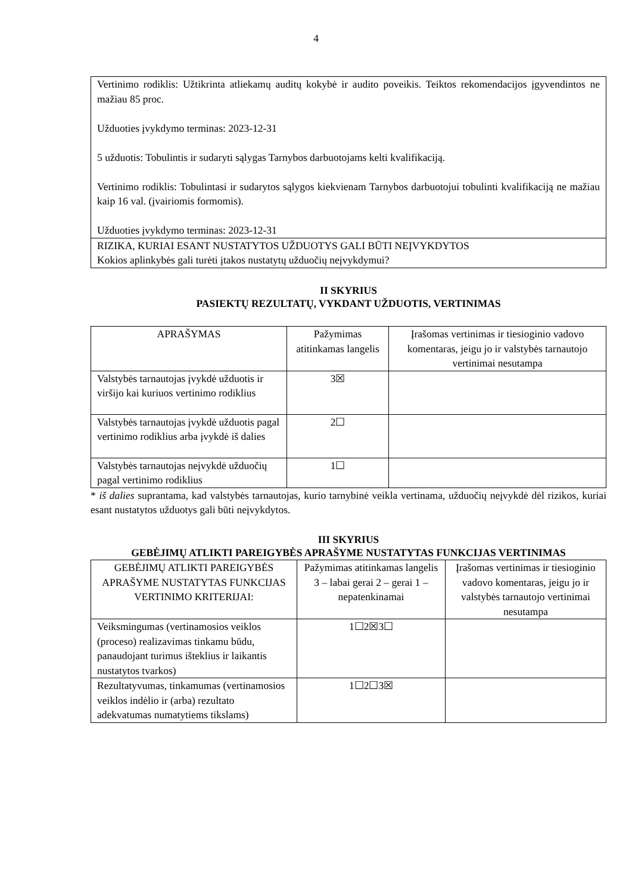4
| Vertinimo rodiklis: Užtikrinta atliekamų auditų kokybė ir audito poveikis. Teiktos rekomendacijos įgyvendintos ne mažiau 85 proc. Užduoties įvykdymo terminas: 2023-12-31 5 užduotis: Tobulintis ir sudaryti sąlygas Tarnybos darbuotojams kelti kvalifikaciją. Vertinimo rodiklis: Tobulintasi ir sudarytos sąlygos kiekvienam Tarnybos darbuotojui tobulinti kvalifikaciją ne mažiau kaip 16 val. (įvairiomis formomis). Užduoties įvykdymo terminas: 2023-12-31 |
| RIZIKA, KURIAI ESANT NUSTATYTOS UŽDUOTYS GALI BŪTI NEĮVYKDYTOS Kokios aplinkybės gali turėti įtakos nustatytų užduočių neįvykdymui? |
II SKYRIUS
PASIEKTŲ REZULTATŲ, VYKDANT UŽDUOTIS, VERTINIMAS
| APRAŠYMAS | Pažymimas atitinkamas langelis | Įrašomas vertinimas ir tiesioginio vadovo komentaras, jeigu jo ir valstybės tarnautojo vertinimai nesutampa |
| --- | --- | --- |
| Valstybės tarnautojas įvykdė užduotis ir viršijo kai kuriuos vertinimo rodiklius | 3☒ | |
| Valstybės tarnautojas įvykdė užduotis pagal vertinimo rodiklius arba įvykdė iš dalies | 2☐ | |
| Valstybės tarnautojas neįvykdė užduočių pagal vertinimo rodiklius | 1☐ | |
* iš dalies suprantama, kad valstybės tarnautojas, kurio tarnybinė veikla vertinama, užduočių neįvykdė dėl rizikos, kuriai esant nustatytos užduotys gali būti neįvykdytos.
III SKYRIUS
GEBĖJIMŲ ATLIKTI PAREIGYBĖS APRAŠYME NUSTATYTAS FUNKCIJAS VERTINIMAS
| GEBĖJIMŲ ATLIKTI PAREIGYBĖS APRAŠYME NUSTATYTAS FUNKCIJAS VERTINIMO KRITERIJAI: | Pažymimas atitinkamas langelis 3 – labai gerai 2 – gerai 1 – nepatenkinamai | Įrašomas vertinimas ir tiesioginio vadovo komentaras, jeigu jo ir valstybės tarnautojo vertinimai nesutampa |
| --- | --- | --- |
| Veiksmingumas (vertinamosios veiklos (proceso) realizavimas tinkamu būdu, panaudojant turimus išteklius ir laikantis nustatytos tvarkos) | 1☐2☒3☐ | |
| Rezultatyvumas, tinkamumas (vertinamosios veiklos indėlio ir (arba) rezultato adekvatumas numatytiems tikslams) | 1☐2☐3☒ | |